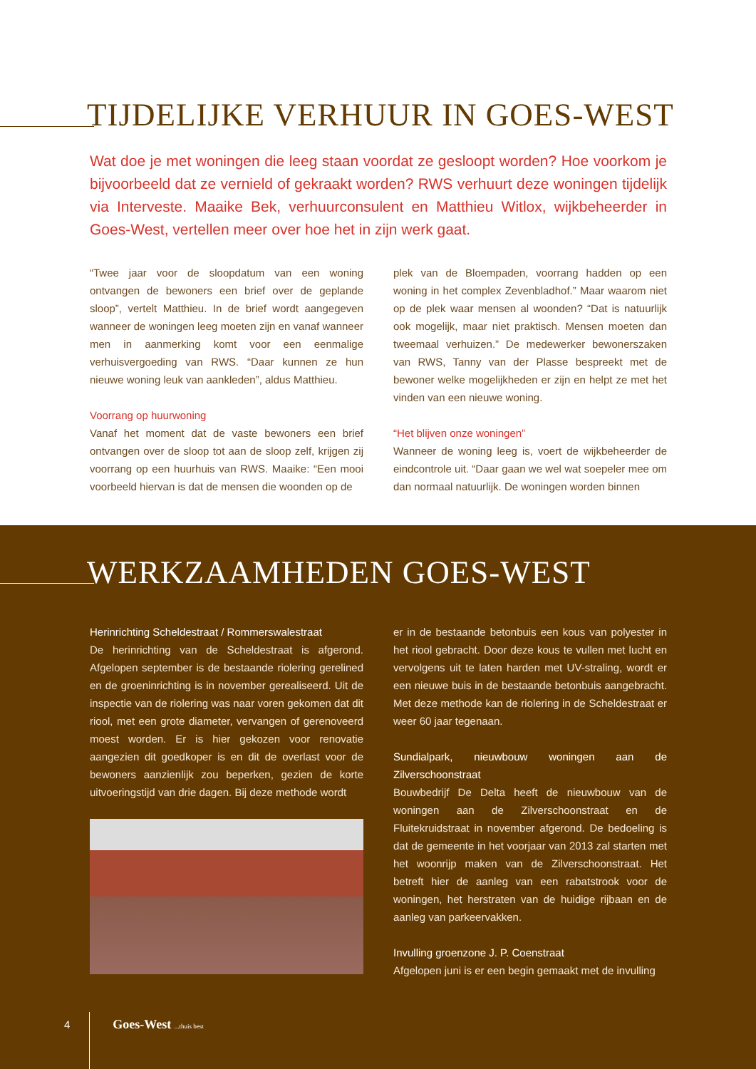TIJDELIJKE VERHUUR IN GOES-WEST
Wat doe je met woningen die leeg staan voordat ze gesloopt worden? Hoe voorkom je bijvoorbeeld dat ze vernield of gekraakt worden? RWS verhuurt deze woningen tijdelijk via Interveste. Maaike Bek, verhuurconsulent en Matthieu Witlox, wijkbeheerder in Goes-West, vertellen meer over hoe het in zijn werk gaat.
“Twee jaar voor de sloopdatum van een woning ontvangen de bewoners een brief over de geplande sloop”, vertelt Matthieu. In de brief wordt aangegeven wanneer de woningen leeg moeten zijn en vanaf wanneer men in aanmerking komt voor een eenmalige verhuisvergoeding van RWS. “Daar kunnen ze hun nieuwe woning leuk van aankleden”, aldus Matthieu.
Voorrang op huurwoning
Vanaf het moment dat de vaste bewoners een brief ontvangen over de sloop tot aan de sloop zelf, krijgen zij voorrang op een huurhuis van RWS. Maaike: “Een mooi voorbeeld hiervan is dat de mensen die woonden op de
plek van de Bloempaden, voorrang hadden op een woning in het complex Zevenbladhof.” Maar waarom niet op de plek waar mensen al woonden? “Dat is natuurlijk ook mogelijk, maar niet praktisch. Mensen moeten dan tweemaal verhuizen.” De medewerker bewonerszaken van RWS, Tanny van der Plasse bespreekt met de bewoner welke mogelijkheden er zijn en helpt ze met het vinden van een nieuwe woning.
“Het blijven onze woningen”
Wanneer de woning leeg is, voert de wijkbeheerder de eindcontrole uit. “Daar gaan we wel wat soepeler mee om dan normaal natuurlijk. De woningen worden binnen
WERKZAAMHEDEN GOES-WEST
Herinrichting Scheldestraat / Rommerswalestraat
De herinrichting van de Scheldestraat is afgerond. Afgelopen september is de bestaande riolering gerelined en de groeninrichting is in november gerealiseerd. Uit de inspectie van de riolering was naar voren gekomen dat dit riool, met een grote diameter, vervangen of gerenoveerd moest worden. Er is hier gekozen voor renovatie aangezien dit goedkoper is en dit de overlast voor de bewoners aanzienlijk zou beperken, gezien de korte uitvoeringstijd van drie dagen. Bij deze methode wordt
er in de bestaande betonbuis een kous van polyester in het riool gebracht. Door deze kous te vullen met lucht en vervolgens uit te laten harden met UV-straling, wordt er een nieuwe buis in de bestaande betonbuis aangebracht. Met deze methode kan de riolering in de Scheldestraat er weer 60 jaar tegenaan.
Sundialpark, nieuwbouw woningen aan de Zilverschoonstraat
Bouwbedrijf De Delta heeft de nieuwbouw van de woningen aan de Zilverschoonstraat en de Fluitekruidstraat in november afgerond. De bedoeling is dat de gemeente in het voorjaar van 2013 zal starten met het woonrijp maken van de Zilverschoonstraat. Het betreft hier de aanleg van een rabatstrook voor de woningen, het herstraten van de huidige rijbaan en de aanleg van parkeervakken.
Invulling groenzone J. P. Coenstraat
Afgelopen juni is er een begin gemaakt met de invulling
4 Goes-West ...thuis best